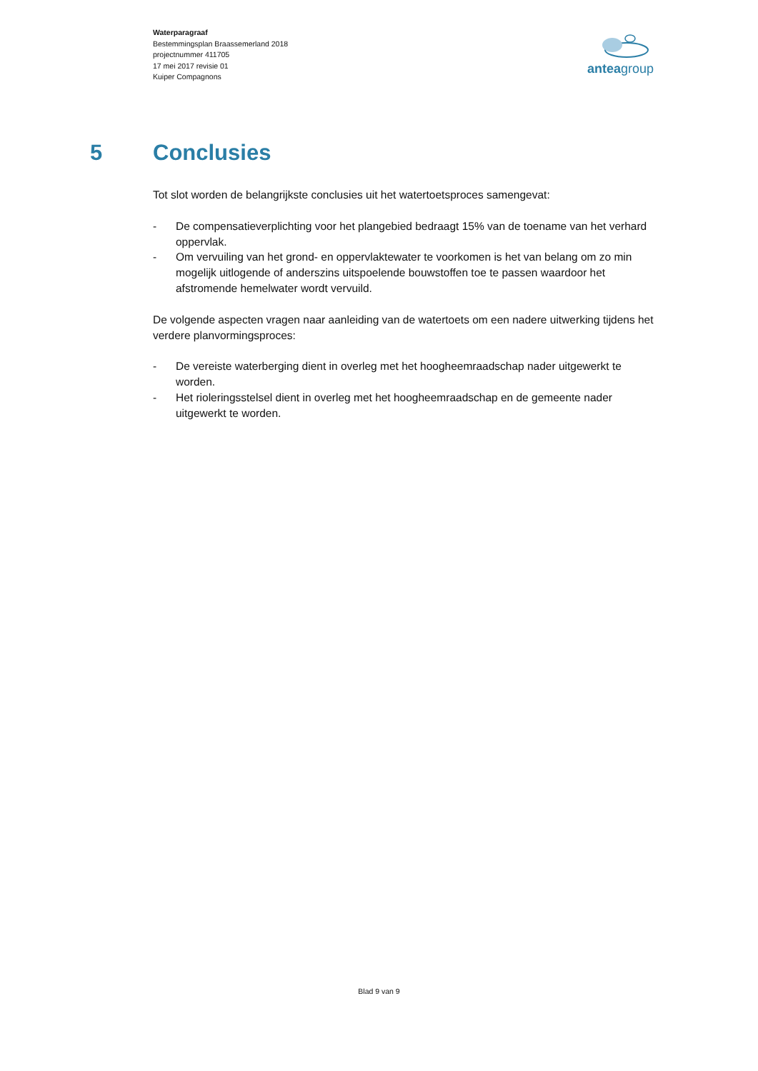Waterparagraaf
Bestemmingsplan Braassemerland 2018
projectnummer 411705
17 mei 2017 revisie 01
Kuiper Compagnons
anteagroup
5 Conclusies
Tot slot worden de belangrijkste conclusies uit het watertoetsproces samengevat:
- De compensatieverplichting voor het plangebied bedraagt 15% van de toename van het verhard oppervlak.
- Om vervuiling van het grond- en oppervlaktewater te voorkomen is het van belang om zo min mogelijk uitlogende of anderszins uitspoelende bouwstoffen toe te passen waardoor het afstromende hemelwater wordt vervuild.
De volgende aspecten vragen naar aanleiding van de watertoets om een nadere uitwerking tijdens het verdere planvormingsproces:
- De vereiste waterberging dient in overleg met het hoogheemraadschap nader uitgewerkt te worden.
- Het rioleringsstelsel dient in overleg met het hoogheemraadschap en de gemeente nader uitgewerkt te worden.
Blad 9 van 9